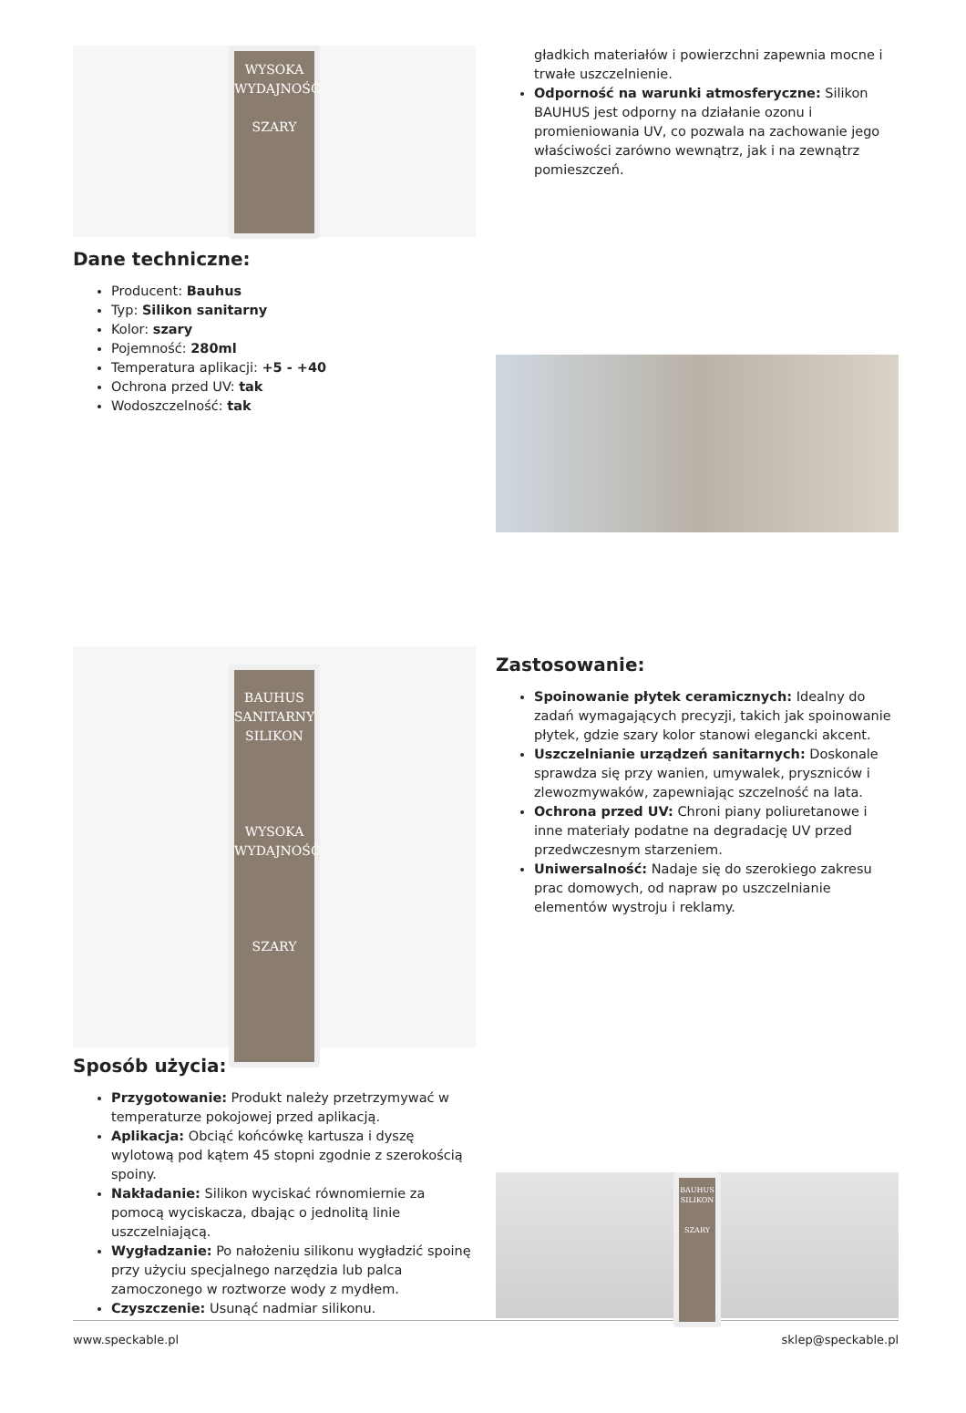WYSOKA WYDAJNOŚĆ
SZARY
Dane techniczne:
Producent: Bauhus
Typ: Silikon sanitarny
Kolor: szary
Pojemność: 280ml
Temperatura aplikacji: +5 - +40
Ochrona przed UV: tak
Wodoszczelność: tak
gładkich materiałów i powierzchni zapewnia mocne i trwałe uszczelnienie.
Odporność na warunki atmosferyczne: Silikon BAUHUS jest odporny na działanie ozonu i promieniowania UV, co pozwala na zachowanie jego właściwości zarówno wewnątrz, jak i na zewnątrz pomieszczeń.
BAUHUS
SANITARNY
SILIKON
WYSOKA WYDAJNOŚĆ
SZARY
Sposób użycia:
Przygotowanie: Produkt należy przetrzymywać w temperaturze pokojowej przed aplikacją.
Aplikacja: Obciąć końcówkę kartusza i dyszę wylotową pod kątem 45 stopni zgodnie z szerokością spoiny.
Nakładanie: Silikon wyciskać równomiernie za pomocą wyciskacza, dbając o jednolitą linie uszczelniającą.
Wygładzanie: Po nałożeniu silikonu wygładzić spoinę przy użyciu specjalnego narzędzia lub palca zamoczonego w roztworze wody z mydłem.
Czyszczenie: Usunąć nadmiar silikonu.
Zastosowanie:
Spoinowanie płytek ceramicznych: Idealny do zadań wymagających precyzji, takich jak spoinowanie płytek, gdzie szary kolor stanowi elegancki akcent.
Uszczelnianie urządzeń sanitarnych: Doskonale sprawdza się przy wanien, umywalek, pryszniców i zlewozmywaków, zapewniając szczelność na lata.
Ochrona przed UV: Chroni piany poliuretanowe i inne materiały podatne na degradację UV przed przedwczesnym starzeniem.
Uniwersalność: Nadaje się do szerokiego zakresu prac domowych, od napraw po uszczelnianie elementów wystroju i reklamy.
BAUHUS
SILIKON
SZARY
www.speckable.pl sklep@speckable.pl